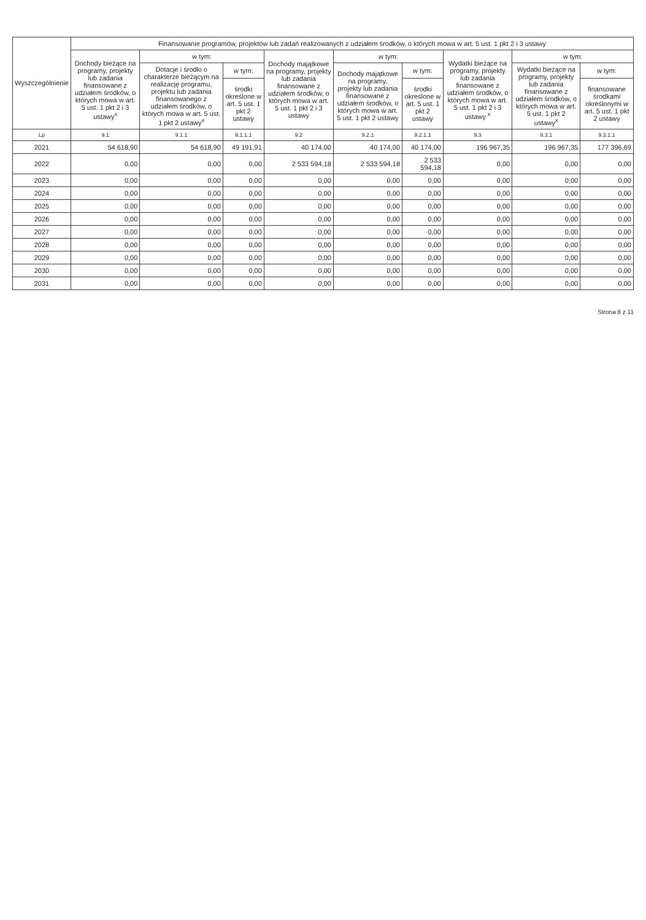| Wyszczególnienie | Finansowanie programów, projektów lub zadań realizowanych z udziałem środków, o których mowa w art. 5 ust. 1 pkt 2 i 3 ustawy | | | | | | | | |
| --- | --- | --- | --- | --- | --- | --- | --- | --- | --- |
| | Dochody bieżące na programy, projekty lub zadania finansowane z udziałem środków, o których mowa w art. 5 ust. 1 pkt 2 i 3 ustawy<sup>x</sup> | w tym: | | Dochody majątkowe na programy, projekty lub zadania finansowane z udziałem środków, o których mowa w art. 5 ust. 1 pkt 2 i 3 ustawy | w tym: | | Wydatki bieżące na programy, projekty lub zadania finansowane z udziałem środków, o których mowa w art. 5 ust. 1 pkt 2 i 3 ustawy <sup>x</sup> | w tym: | |
| | | Dotacje i środki o charakterze bieżącym na realizację programu, projektu lub zadania finansowanego z udziałem środków, o których mowa w art. 5 ust. 1 pkt 2 ustawy<sup>x</sup> | w tym: | | Dochody majątkowe na programy, projekty lub zadania finansowane z udziałem środków, o których mowa w art. 5 ust. 1 pkt 2 ustawy | w tym: | | Wydatki bieżące na programy, projekty lub zadania finansowane z udziałem środków, o których mowa w art. 5 ust. 1 pkt 2 ustawy<sup>x</sup> | w tym: |
| | | | środki określone w art. 5 ust. 1 pkt 2 ustawy | | | środki określone w art. 5 ust. 1 pkt 2 ustawy | | | finansowane środkami określonymi w art. 5 ust. 1 pkt 2 ustawy |
| Lp | 9.1 | 9.1.1 | 9.1.1.1 | 9.2 | 9.2.1 | 9.2.1.1 | 9.3 | 9.3.1 | 9.3.1.1 |
| 2021 | 54 618,90 | 54 618,90 | 49 191,91 | 40 174,00 | 40 174,00 | 40 174,00 | 196 967,35 | 196 967,35 | 177 396,69 |
| 2022 | 0,00 | 0,00 | 0,00 | 2 533 594,18 | 2 533 594,18 | 2 533 594,18 | 0,00 | 0,00 | 0,00 |
| 2023 | 0,00 | 0,00 | 0,00 | 0,00 | 0,00 | 0,00 | 0,00 | 0,00 | 0,00 |
| 2024 | 0,00 | 0,00 | 0,00 | 0,00 | 0,00 | 0,00 | 0,00 | 0,00 | 0,00 |
| 2025 | 0,00 | 0,00 | 0,00 | 0,00 | 0,00 | 0,00 | 0,00 | 0,00 | 0,00 |
| 2026 | 0,00 | 0,00 | 0,00 | 0,00 | 0,00 | 0,00 | 0,00 | 0,00 | 0,00 |
| 2027 | 0,00 | 0,00 | 0,00 | 0,00 | 0,00 | 0,00 | 0,00 | 0,00 | 0,00 |
| 2028 | 0,00 | 0,00 | 0,00 | 0,00 | 0,00 | 0,00 | 0,00 | 0,00 | 0,00 |
| 2029 | 0,00 | 0,00 | 0,00 | 0,00 | 0,00 | 0,00 | 0,00 | 0,00 | 0,00 |
| 2030 | 0,00 | 0,00 | 0,00 | 0,00 | 0,00 | 0,00 | 0,00 | 0,00 | 0,00 |
| 2031 | 0,00 | 0,00 | 0,00 | 0,00 | 0,00 | 0,00 | 0,00 | 0,00 | 0,00 |
Strona 8 z 11